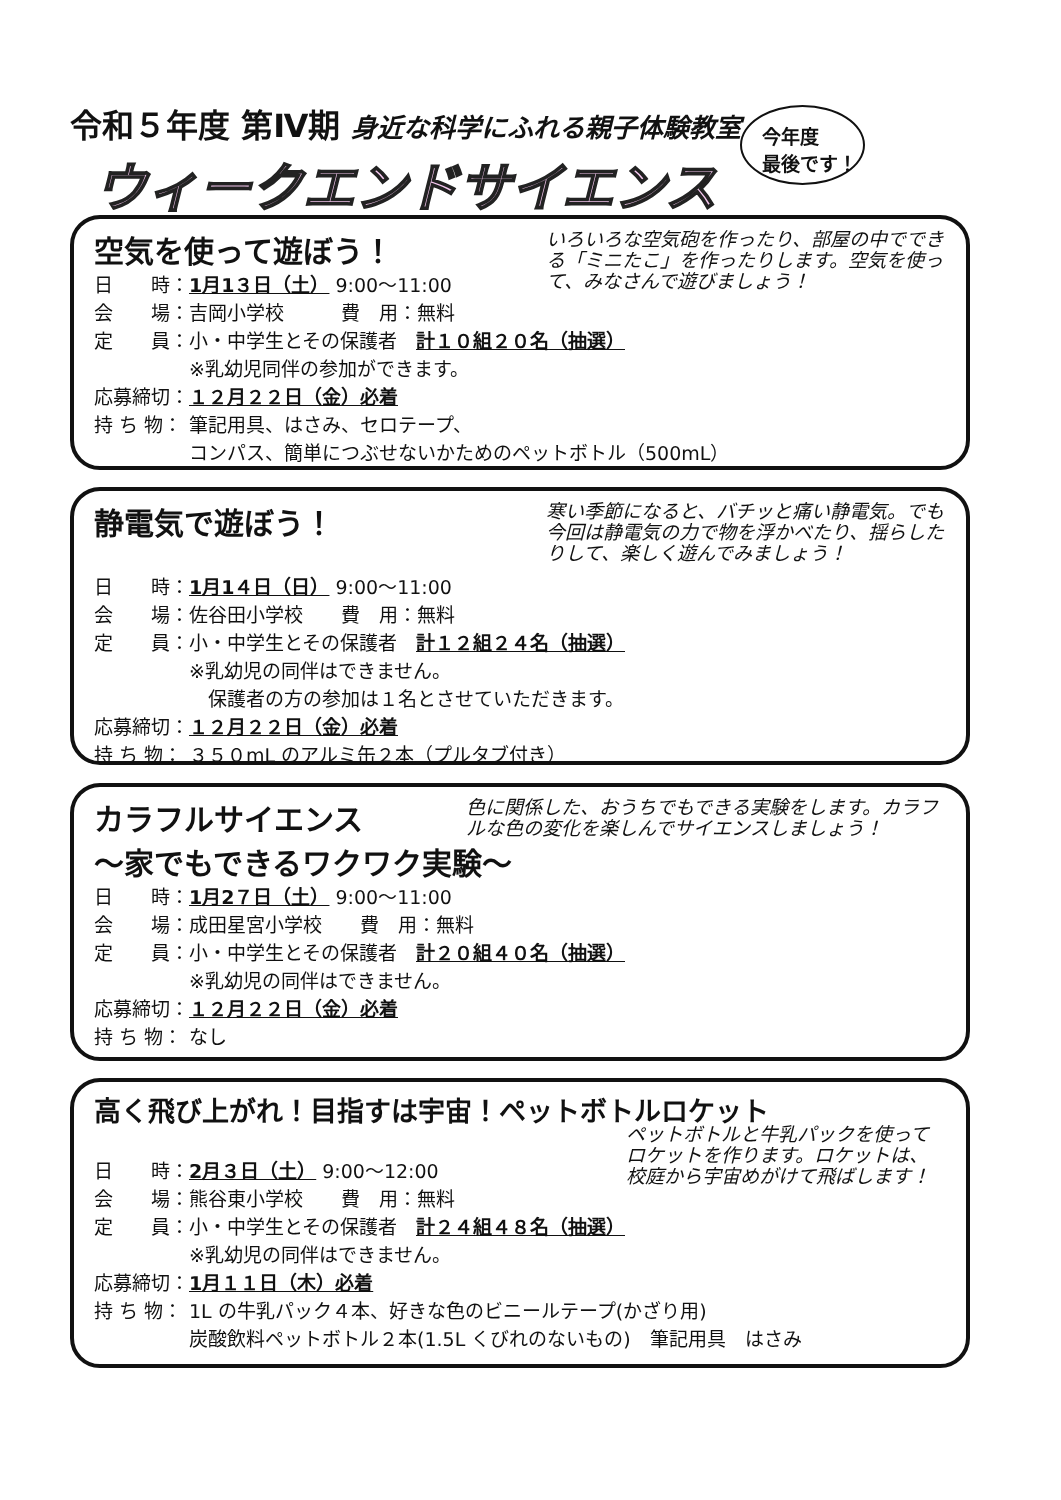令和５年度 第Ⅳ期 身近な科学にふれる親子体験教室
ウィークエンドサイエンス
今年度
最後です！
空気を使って遊ぼう！
いろいろな空気砲を作ったり、部屋の中でできる「ミニたこ」を作ったりします。空気を使って、みなさんで遊びましょう！
日　　時： 1月1３日（土） 9:00～11:00
会　　場： 吉岡小学校　　　費　用：無料
定　　員： 小・中学生とその保護者　計１０組２０名（抽選）
※乳幼児同伴の参加ができます。
応募締切： １２月２２日（金）必着
持 ち 物： 筆記用具、はさみ、セロテープ、
コンパス、簡単につぶせないかためのペットボトル（500mL）
静電気で遊ぼう！
寒い季節になると、バチッと痛い静電気。でも今回は静電気の力で物を浮かべたり、揺らしたりして、楽しく遊んでみましょう！
日　　時： 1月1４日（日） 9:00～11:00
会　　場： 佐谷田小学校　　費　用：無料
定　　員： 小・中学生とその保護者　計１２組２４名（抽選）
※乳幼児の同伴はできません。
　保護者の方の参加は１名とさせていただきます。
応募締切： １２月２２日（金）必着
持 ち 物： ３５０mL のアルミ缶２本（プルタブ付き）
カラフルサイエンス
～家でもできるワクワク実験～
色に関係した、おうちでもできる実験をします。カラフルな色の変化を楽しんでサイエンスしましょう！
日　　時： 1月2７日（土） 9:00～11:00
会　　場： 成田星宮小学校　　費　用：無料
定　　員： 小・中学生とその保護者　計２０組４０名（抽選）
※乳幼児の同伴はできません。
応募締切： １２月２２日（金）必着
持 ち 物： なし
高く飛び上がれ！目指すは宇宙！ペットボトルロケット
ペットボトルと牛乳パックを使ってロケットを作ります。ロケットは、校庭から宇宙めがけて飛ばします！
日　　時： 2月３日（土） 9:00～12:00
会　　場： 熊谷東小学校　　費　用：無料
定　　員： 小・中学生とその保護者　計２４組４８名（抽選）
※乳幼児の同伴はできません。
応募締切： 1月１１日（木）必着
持 ち 物： 1L の牛乳パック４本、好きな色のビニールテープ(かざり用)
炭酸飲料ペットボトル２本(1.5L くびれのないもの)　筆記用具　はさみ